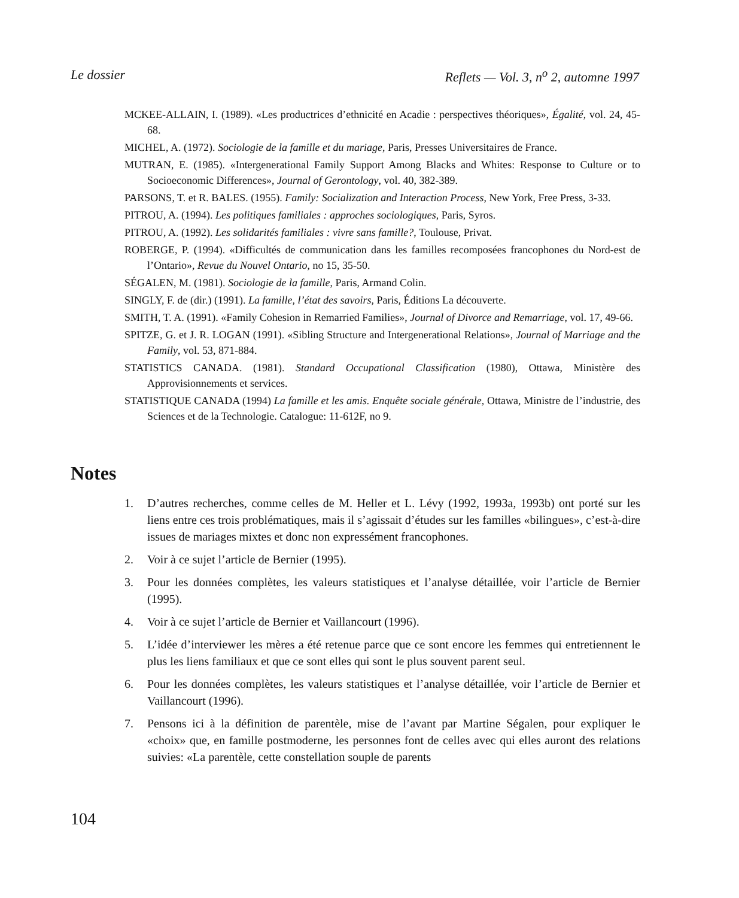Le dossier Reflets — Vol. 3, n<sup>o</sup> 2, automne 1997
MCKEE-ALLAIN, I. (1989). «Les productrices d’ethnicité en Acadie : perspectives théoriques», Égalité, vol. 24, 45-68.
MICHEL, A. (1972). Sociologie de la famille et du mariage, Paris, Presses Universitaires de France.
MUTRAN, E. (1985). «Intergenerational Family Support Among Blacks and Whites: Response to Culture or to Socioeconomic Differences», Journal of Gerontology, vol. 40, 382-389.
PARSONS, T. et R. BALES. (1955). Family: Socialization and Interaction Process, New York, Free Press, 3-33.
PITROU, A. (1994). Les politiques familiales : approches sociologiques, Paris, Syros.
PITROU, A. (1992). Les solidarités familiales : vivre sans famille?, Toulouse, Privat.
ROBERGE, P. (1994). «Difficultés de communication dans les familles recomposées francophones du Nord-est de l’Ontario», Revue du Nouvel Ontario, no 15, 35-50.
SÉGALEN, M. (1981). Sociologie de la famille, Paris, Armand Colin.
SINGLY, F. de (dir.) (1991). La famille, l’état des savoirs, Paris, Éditions La découverte.
SMITH, T. A. (1991). «Family Cohesion in Remarried Families», Journal of Divorce and Remarriage, vol. 17, 49-66.
SPITZE, G. et J. R. LOGAN (1991). «Sibling Structure and Intergenerational Relations», Journal of Marriage and the Family, vol. 53, 871-884.
STATISTICS CANADA. (1981). Standard Occupational Classification (1980), Ottawa, Ministère des Approvisionnements et services.
STATISTIQUE CANADA (1994) La famille et les amis. Enquête sociale générale, Ottawa, Ministre de l’industrie, des Sciences et de la Technologie. Catalogue: 11-612F, no 9.
Notes
1. D’autres recherches, comme celles de M. Heller et L. Lévy (1992, 1993a, 1993b) ont porté sur les liens entre ces trois problématiques, mais il s’agissait d’études sur les familles «bilingues», c’est-à-dire issues de mariages mixtes et donc non expressément francophones.
2. Voir à ce sujet l’article de Bernier (1995).
3. Pour les données complètes, les valeurs statistiques et l’analyse détaillée, voir l’article de Bernier (1995).
4. Voir à ce sujet l’article de Bernier et Vaillancourt (1996).
5. L’idée d’interviewer les mères a été retenue parce que ce sont encore les femmes qui entretiennent le plus les liens familiaux et que ce sont elles qui sont le plus souvent parent seul.
6. Pour les données complètes, les valeurs statistiques et l’analyse détaillée, voir l’article de Bernier et Vaillancourt (1996).
7. Pensons ici à la définition de parentèle, mise de l’avant par Martine Ségalen, pour expliquer le «choix» que, en famille postmoderne, les personnes font de celles avec qui elles auront des relations suivies: «La parentèle, cette constellation souple de parents
104